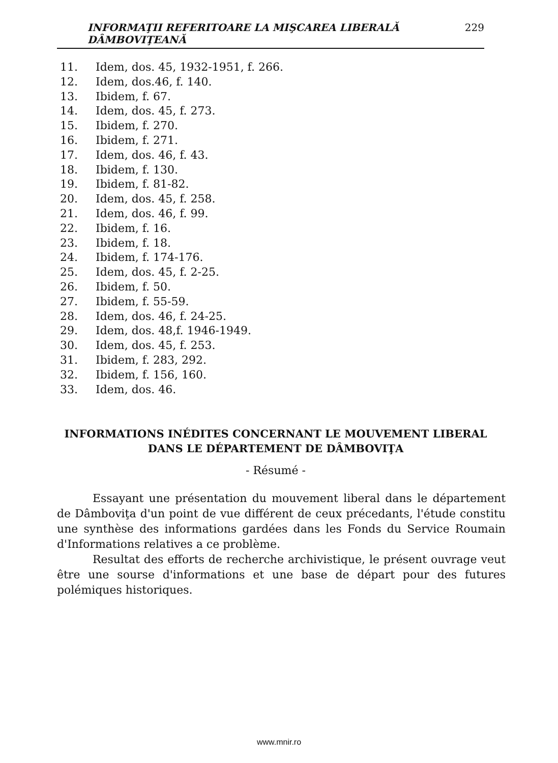INFORMAŢII REFERITOARE LA MIŞCAREA LIBERALĂ DÂMBOVIŢEANĂ 229
11. Idem, dos. 45, 1932-1951, f. 266.
12. Idem, dos.46, f. 140.
13. Ibidem, f. 67.
14. Idem, dos. 45, f. 273.
15. Ibidem, f. 270.
16. Ibidem, f. 271.
17. Idem, dos. 46, f. 43.
18. Ibidem, f. 130.
19. Ibidem, f. 81-82.
20. Idem, dos. 45, f. 258.
21. Idem, dos. 46, f. 99.
22. Ibidem, f. 16.
23. Ibidem, f. 18.
24. Ibidem, f. 174-176.
25. Idem, dos. 45, f. 2-25.
26. Ibidem, f. 50.
27. Ibidem, f. 55-59.
28. Idem, dos. 46, f. 24-25.
29. Idem, dos. 48,f. 1946-1949.
30. Idem, dos. 45, f. 253.
31. Ibidem, f. 283, 292.
32. Ibidem, f. 156, 160.
33. Idem, dos. 46.
INFORMATIONS INÉDITES CONCERNANT LE MOUVEMENT LIBERAL
DANS LE DÉPARTEMENT DE DÂMBOVIŢA
- Résumé -
Essayant une présentation du mouvement liberal dans le département de Dâmboviţa d'un point de vue différent de ceux précedants, l'étude constitu une synthèse des informations gardées dans les Fonds du Service Roumain d'Informations relatives a ce problème.
Resultat des efforts de recherche archivistique, le présent ouvrage veut être une sourse d'informations et une base de départ pour des futures polémiques historiques.
www.mnir.ro